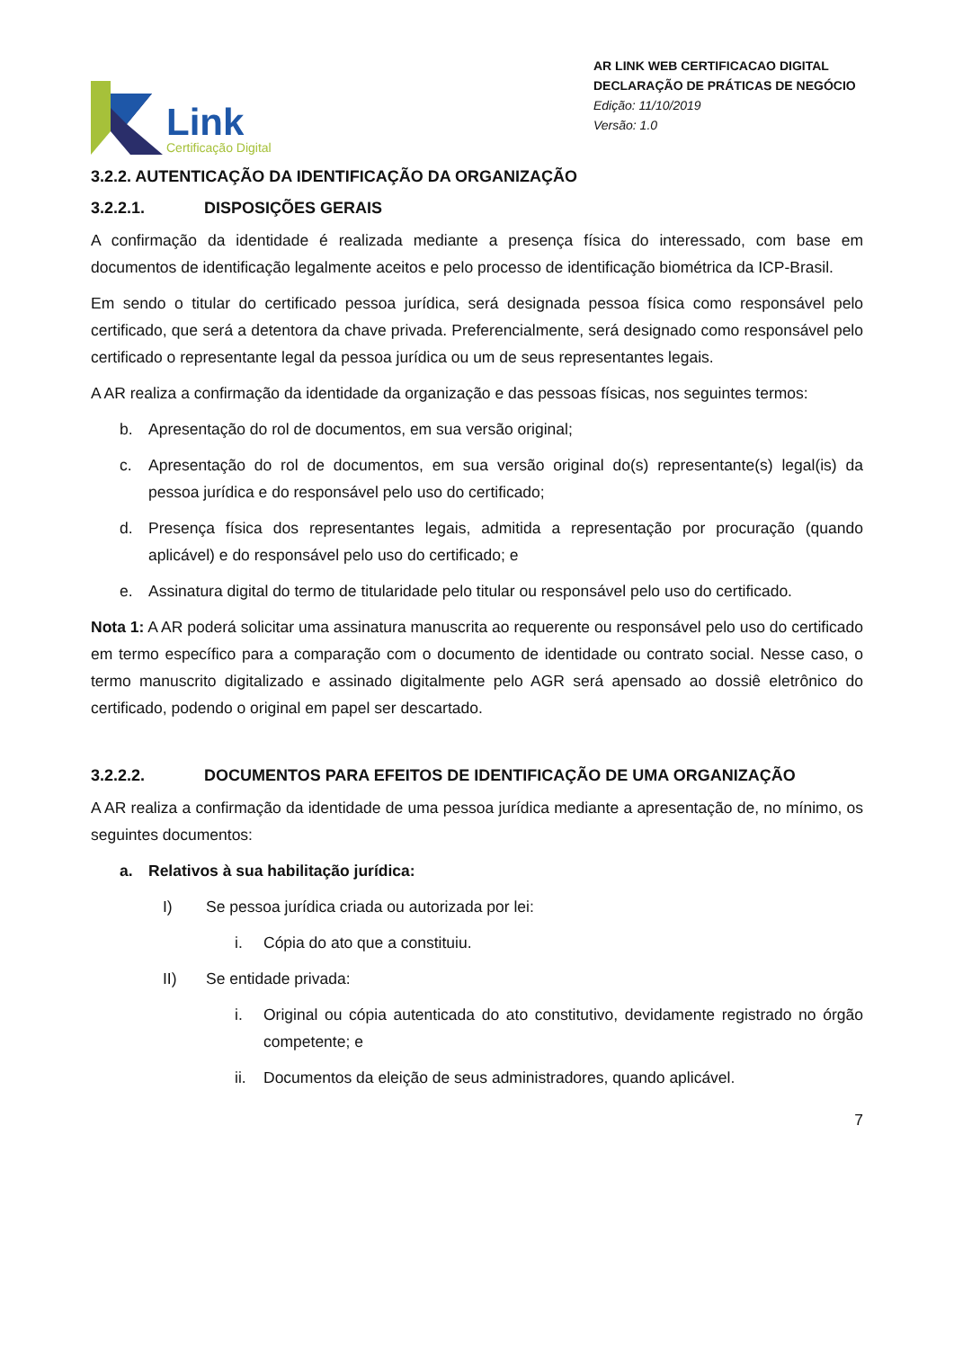Link
Certificação Digital
AR LINK WEB CERTIFICACAO DIGITAL
DECLARAÇÃO DE PRÁTICAS DE NEGÓCIO
Edição: 11/10/2019
Versão: 1.0
3.2.2. AUTENTICAÇÃO DA IDENTIFICAÇÃO DA ORGANIZAÇÃO
3.2.2.1. DISPOSIÇÕES GERAIS
A confirmação da identidade é realizada mediante a presença física do interessado, com base em documentos de identificação legalmente aceitos e pelo processo de identificação biométrica da ICP-Brasil.
Em sendo o titular do certificado pessoa jurídica, será designada pessoa física como responsável pelo certificado, que será a detentora da chave privada. Preferencialmente, será designado como responsável pelo certificado o representante legal da pessoa jurídica ou um de seus representantes legais.
A AR realiza a confirmação da identidade da organização e das pessoas físicas, nos seguintes termos:
b. Apresentação do rol de documentos, em sua versão original;
c. Apresentação do rol de documentos, em sua versão original do(s) representante(s) legal(is) da pessoa jurídica e do responsável pelo uso do certificado;
d. Presença física dos representantes legais, admitida a representação por procuração (quando aplicável) e do responsável pelo uso do certificado; e
e. Assinatura digital do termo de titularidade pelo titular ou responsável pelo uso do certificado.
Nota 1: A AR poderá solicitar uma assinatura manuscrita ao requerente ou responsável pelo uso do certificado em termo específico para a comparação com o documento de identidade ou contrato social. Nesse caso, o termo manuscrito digitalizado e assinado digitalmente pelo AGR será apensado ao dossiê eletrônico do certificado, podendo o original em papel ser descartado.
3.2.2.2. DOCUMENTOS PARA EFEITOS DE IDENTIFICAÇÃO DE UMA ORGANIZAÇÃO
A AR realiza a confirmação da identidade de uma pessoa jurídica mediante a apresentação de, no mínimo, os seguintes documentos:
a. Relativos à sua habilitação jurídica:
I) Se pessoa jurídica criada ou autorizada por lei:
i. Cópia do ato que a constituiu.
II) Se entidade privada:
i. Original ou cópia autenticada do ato constitutivo, devidamente registrado no órgão competente; e
ii. Documentos da eleição de seus administradores, quando aplicável.
7